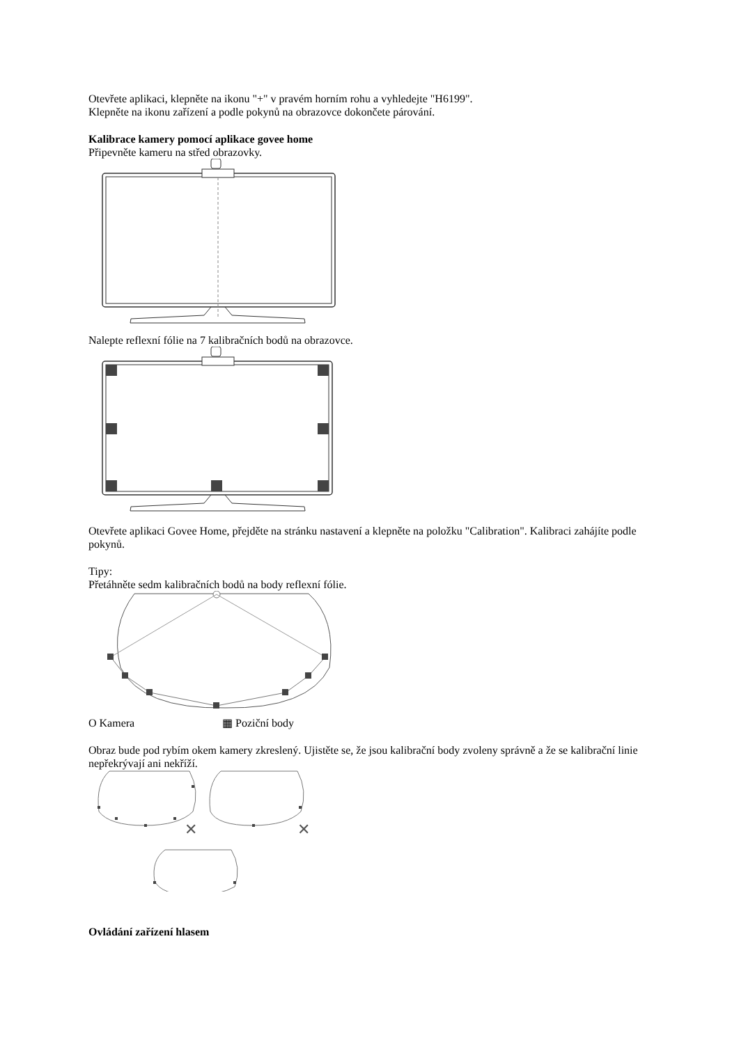Otevřete aplikaci, klepněte na ikonu "+" v pravém horním rohu a vyhledejte "H6199".
Klepněte na ikonu zařízení a podle pokynů na obrazovce dokončete párování.
Kalibrace kamery pomocí aplikace govee home
Připevněte kameru na střed obrazovky.
Nalepte reflexní fólie na 7 kalibračních bodů na obrazovce.
Otevřete aplikaci Govee Home, přejděte na stránku nastavení a klepněte na položku "Calibration". Kalibraci zahájíte podle pokynů.
Tipy:
Přetáhněte sedm kalibračních bodů na body reflexní fólie.
O Kamera ▦ Poziční body
Obraz bude pod rybím okem kamery zkreslený. Ujistěte se, že jsou kalibrační body zvoleny správně a že se kalibrační linie nepřekrývají ani nekříží.
✕
✕
✕
Ovládání zařízení hlasem